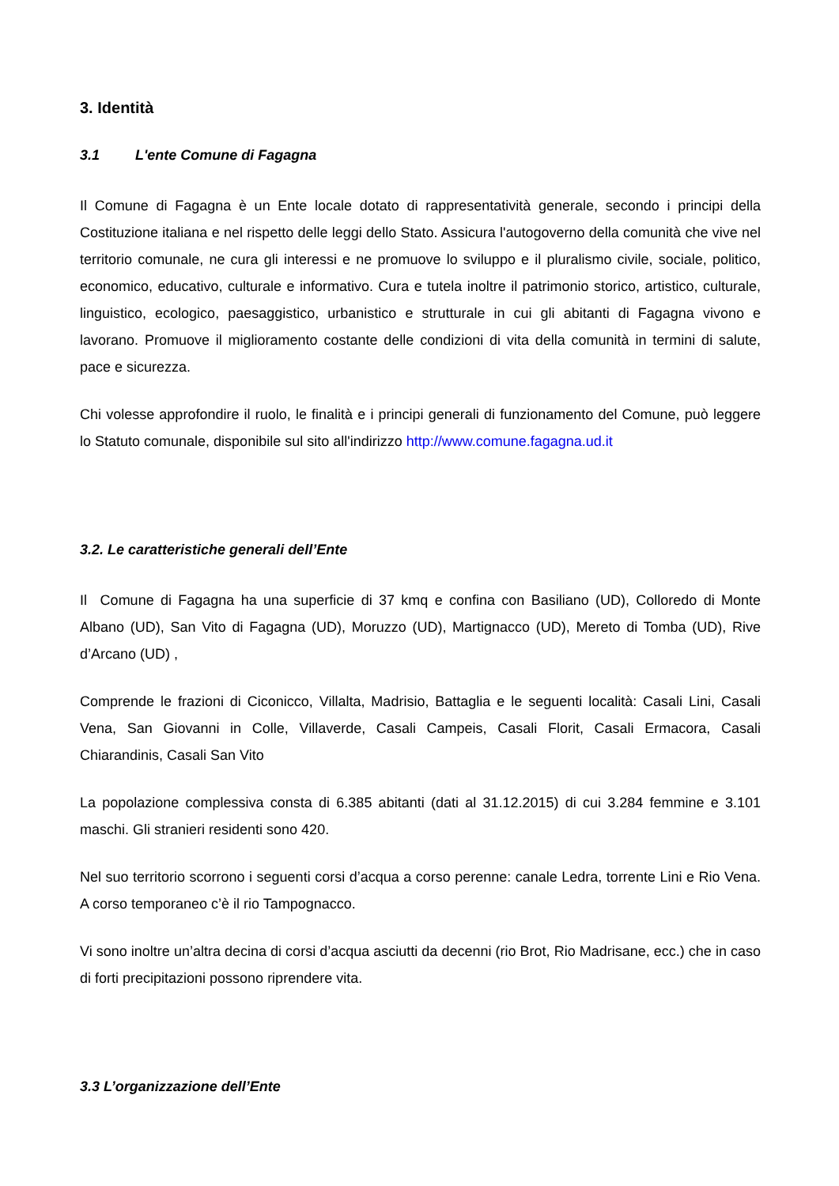3. Identità
3.1 L'ente Comune di Fagagna
Il Comune di Fagagna è un Ente locale dotato di rappresentatività generale, secondo i principi della Costituzione italiana e nel rispetto delle leggi dello Stato. Assicura l'autogoverno della comunità che vive nel territorio comunale, ne cura gli interessi e ne promuove lo sviluppo e il pluralismo civile, sociale, politico, economico, educativo, culturale e informativo. Cura e tutela inoltre il patrimonio storico, artistico, culturale, linguistico, ecologico, paesaggistico, urbanistico e strutturale in cui gli abitanti di Fagagna vivono e lavorano. Promuove il miglioramento costante delle condizioni di vita della comunità in termini di salute, pace e sicurezza.
Chi volesse approfondire il ruolo, le finalità e i principi generali di funzionamento del Comune, può leggere lo Statuto comunale, disponibile sul sito all'indirizzo http://www.comune.fagagna.ud.it
3.2. Le caratteristiche generali dell’Ente
Il Comune di Fagagna ha una superficie di 37 kmq e confina con Basiliano (UD), Colloredo di Monte Albano (UD), San Vito di Fagagna (UD), Moruzzo (UD), Martignacco (UD), Mereto di Tomba (UD), Rive d’Arcano (UD) ,
Comprende le frazioni di Ciconicco, Villalta, Madrisio, Battaglia e le seguenti località: Casali Lini, Casali Vena, San Giovanni in Colle, Villaverde, Casali Campeis, Casali Florit, Casali Ermacora, Casali Chiarandinis, Casali San Vito
La popolazione complessiva consta di 6.385 abitanti (dati al 31.12.2015) di cui 3.284 femmine e 3.101 maschi. Gli stranieri residenti sono 420.
Nel suo territorio scorrono i seguenti corsi d’acqua a corso perenne: canale Ledra, torrente Lini e Rio Vena. A corso temporaneo c’è il rio Tampognacco.
Vi sono inoltre un’altra decina di corsi d’acqua asciutti da decenni (rio Brot, Rio Madrisane, ecc.) che in caso di forti precipitazioni possono riprendere vita.
3.3 L’organizzazione dell’Ente